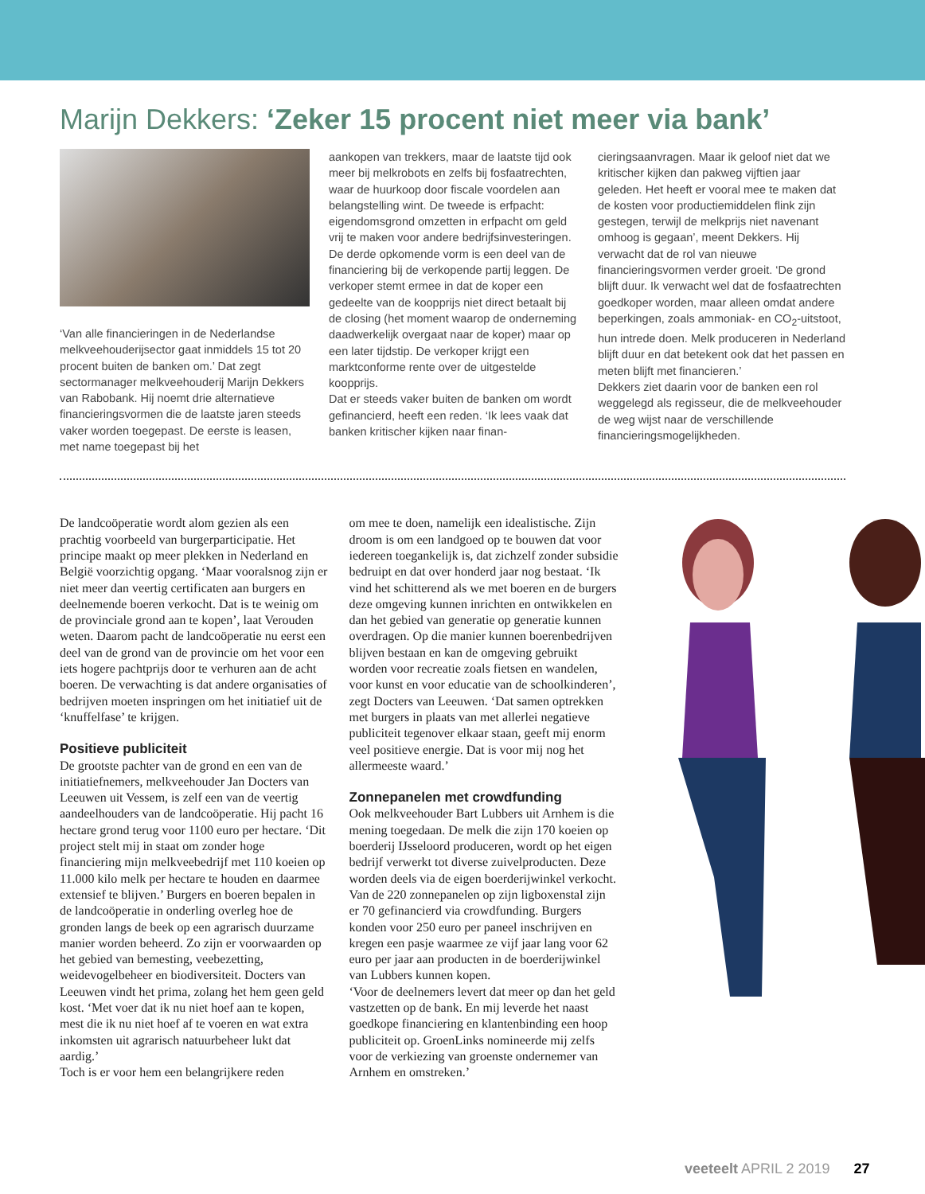Marijn Dekkers: ‘Zeker 15 procent niet meer via bank’
‘Van alle financieringen in de Nederlandse melkveehouderijsector gaat inmiddels 15 tot 20 procent buiten de banken om.’ Dat zegt sectormanager melkveehouderij Marijn Dekkers van Rabobank. Hij noemt drie alternatieve financieringsvormen die de laatste jaren steeds vaker worden toegepast. De eerste is leasen, met name toegepast bij het
aankopen van trekkers, maar de laatste tijd ook meer bij melkrobots en zelfs bij fosfaatrechten, waar de huurkoop door fiscale voordelen aan belangstelling wint. De tweede is erfpacht: eigendomsgrond omzetten in erfpacht om geld vrij te maken voor andere bedrijfsinvesteringen. De derde opkomende vorm is een deel van de financiering bij de verkopende partij leggen. De verkoper stemt ermee in dat de koper een gedeelte van de koopprijs niet direct betaalt bij de closing (het moment waarop de onderneming daadwerkelijk overgaat naar de koper) maar op een later tijdstip. De verkoper krijgt een marktconforme rente over de uitgestelde koopprijs.
Dat er steeds vaker buiten de banken om wordt gefinancierd, heeft een reden. ‘Ik lees vaak dat banken kritischer kijken naar finan-
cieringsaanvragen. Maar ik geloof niet dat we kritischer kijken dan pakweg vijftien jaar geleden. Het heeft er vooral mee te maken dat de kosten voor productiemiddelen flink zijn gestegen, terwijl de melkprijs niet navenant omhoog is gegaan’, meent Dekkers. Hij verwacht dat de rol van nieuwe financieringsvormen verder groeit. ‘De grond blijft duur. Ik verwacht wel dat de fosfaatrechten goedkoper worden, maar alleen omdat andere beperkingen, zoals ammoniak- en CO<sub>2</sub>-uitstoot, hun intrede doen. Melk produceren in Nederland blijft duur en dat betekent ook dat het passen en meten blijft met financieren.’
Dekkers ziet daarin voor de banken een rol weggelegd als regisseur, die de melkveehouder de weg wijst naar de verschillende financieringsmogelijkheden.
De landcoöperatie wordt alom gezien als een prachtig voorbeeld van burgerparticipatie. Het principe maakt op meer plekken in Nederland en België voorzichtig opgang. ‘Maar vooralsnog zijn er niet meer dan veertig certificaten aan burgers en deelnemende boeren verkocht. Dat is te weinig om de provinciale grond aan te kopen’, laat Verouden weten. Daarom pacht de landcoöperatie nu eerst een deel van de grond van de provincie om het voor een iets hogere pachtprijs door te verhuren aan de acht boeren. De verwachting is dat andere organisaties of bedrijven moeten inspringen om het initiatief uit de ‘knuffelfase’ te krijgen.
Positieve publiciteit
De grootste pachter van de grond en een van de initiatiefnemers, melkveehouder Jan Docters van Leeuwen uit Vessem, is zelf een van de veertig aandeelhouders van de landcoöperatie. Hij pacht 16 hectare grond terug voor 1100 euro per hectare. ‘Dit project stelt mij in staat om zonder hoge financiering mijn melkveebedrijf met 110 koeien op 11.000 kilo melk per hectare te houden en daarmee extensief te blijven.’ Burgers en boeren bepalen in de landcoöperatie in onderling overleg hoe de gronden langs de beek op een agrarisch duurzame manier worden beheerd. Zo zijn er voorwaarden op het gebied van bemesting, veebezetting, weidevogelbeheer en biodiversiteit. Docters van Leeuwen vindt het prima, zolang het hem geen geld kost. ‘Met voer dat ik nu niet hoef aan te kopen, mest die ik nu niet hoef af te voeren en wat extra inkomsten uit agrarisch natuurbeheer lukt dat aardig.’
Toch is er voor hem een belangrijkere reden
om mee te doen, namelijk een idealistische. Zijn droom is om een landgoed op te bouwen dat voor iedereen toegankelijk is, dat zichzelf zonder subsidie bedruipt en dat over honderd jaar nog bestaat. ‘Ik vind het schitterend als we met boeren en de burgers deze omgeving kunnen inrichten en ontwikkelen en dan het gebied van generatie op generatie kunnen overdragen. Op die manier kunnen boerenbedrijven blijven bestaan en kan de omgeving gebruikt worden voor recreatie zoals fietsen en wandelen, voor kunst en voor educatie van de schoolkinderen’, zegt Docters van Leeuwen. ‘Dat samen optrekken met burgers in plaats van met allerlei negatieve publiciteit tegenover elkaar staan, geeft mij enorm veel positieve energie. Dat is voor mij nog het allermeeste waard.’
Zonnepanelen met crowdfunding
Ook melkveehouder Bart Lubbers uit Arnhem is die mening toegedaan. De melk die zijn 170 koeien op boerderij IJsseloord produceren, wordt op het eigen bedrijf verwerkt tot diverse zuivelproducten. Deze worden deels via de eigen boerderijwinkel verkocht. Van de 220 zonnepanelen op zijn ligboxenstal zijn er 70 gefinancierd via crowdfunding. Burgers konden voor 250 euro per paneel inschrijven en kregen een pasje waarmee ze vijf jaar lang voor 62 euro per jaar aan producten in de boerderijwinkel van Lubbers kunnen kopen.
‘Voor de deelnemers levert dat meer op dan het geld vastzetten op de bank. En mij leverde het naast goedkope financiering en klantenbinding een hoop publiciteit op. GroenLinks nomineerde mij zelfs voor de verkiezing van groenste ondernemer van Arnhem en omstreken.’
veeteelt APRIL 2 2019 27